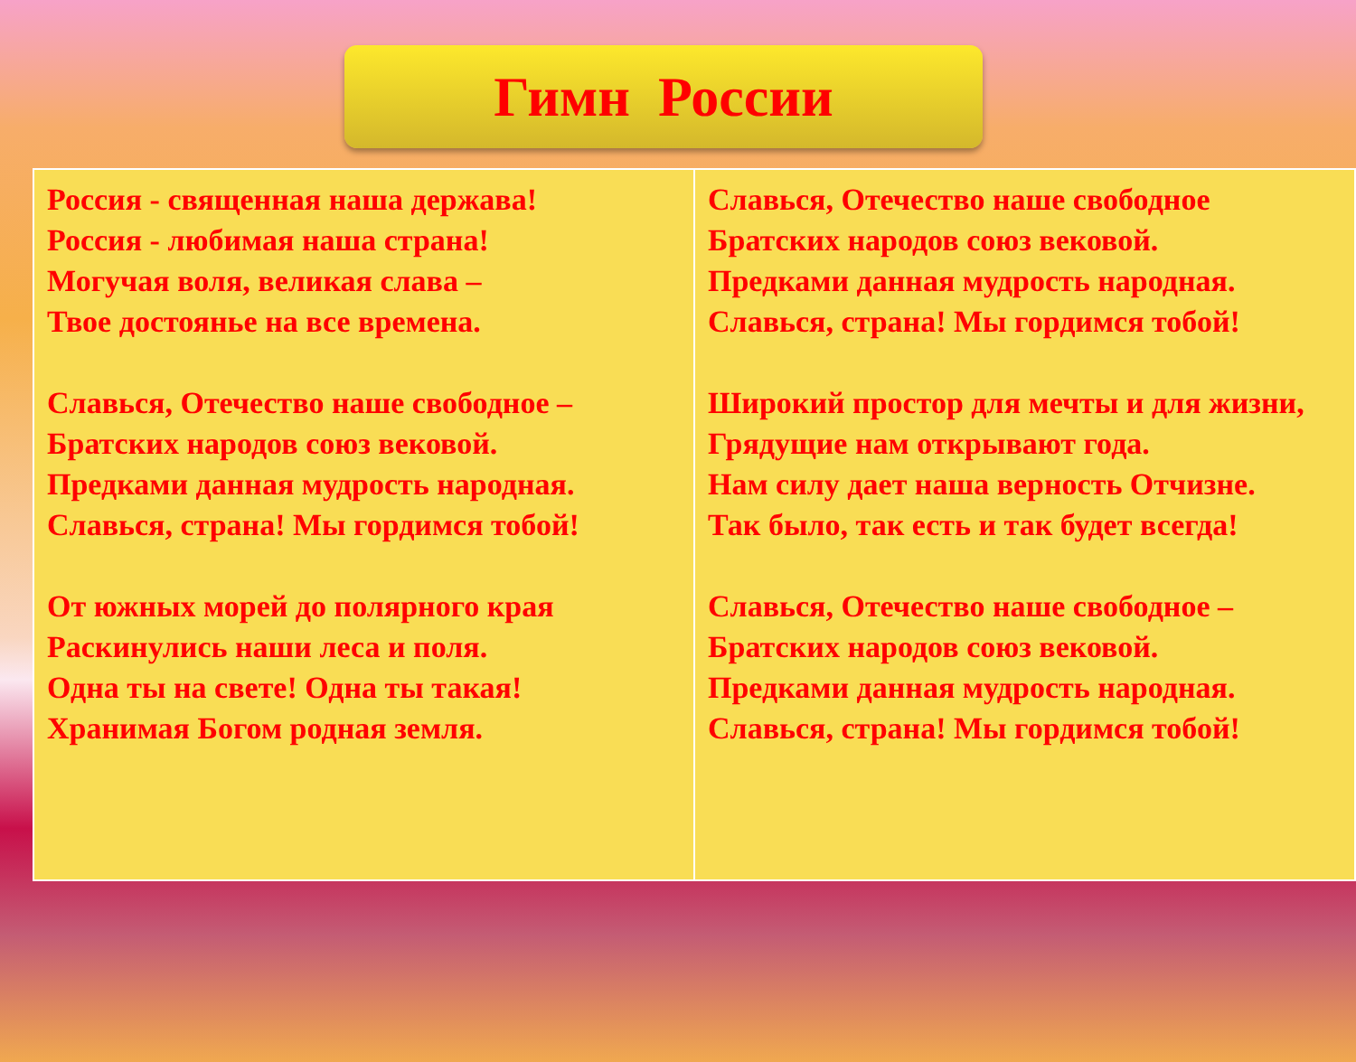Гимн России
| Россия - священная наша держава! Россия - любимая наша страна! Могучая воля, великая слава – Твое достоянье на все времена. Славься, Отечество наше свободное – Братских народов союз вековой. Предками данная мудрость народная. Славься, страна! Мы гордимся тобой! От южных морей до полярного края Раскинулись наши леса и поля. Одна ты на свете! Одна ты такая! Хранимая Богом родная земля. | Славься, Отечество наше свободное Братских народов союз вековой. Предками данная мудрость народная. Славься, страна! Мы гордимся тобой! Широкий простор для мечты и для жизни, Грядущие нам открывают года. Нам силу дает наша верность Отчизне. Так было, так есть и так будет всегда! Славься, Отечество наше свободное – Братских народов союз вековой. Предками данная мудрость народная. Славься, страна! Мы гордимся тобой! |